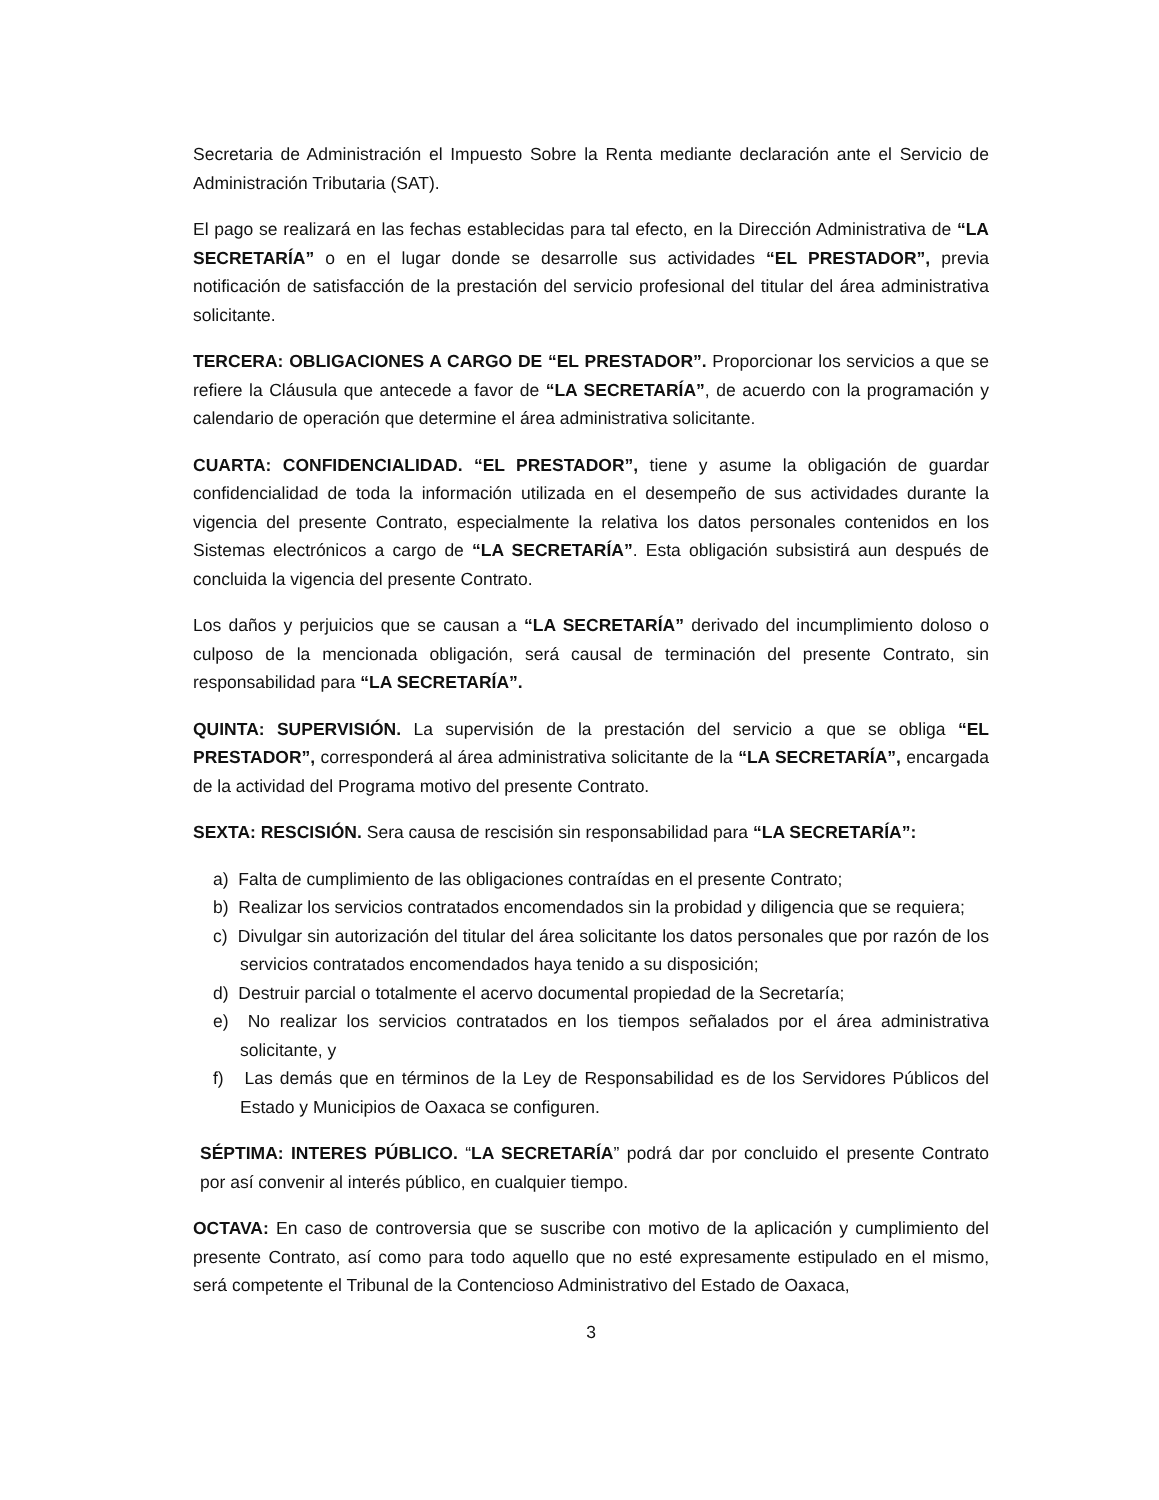Secretaria de Administración el Impuesto Sobre la Renta mediante declaración ante el Servicio de Administración Tributaria (SAT).
El pago se realizará en las fechas establecidas para tal efecto, en la Dirección Administrativa de “LA SECRETARÍA” o en el lugar donde se desarrolle sus actividades “EL PRESTADOR”, previa notificación de satisfacción de la prestación del servicio profesional del titular del área administrativa solicitante.
TERCERA: OBLIGACIONES A CARGO DE “EL PRESTADOR”. Proporcionar los servicios a que se refiere la Cláusula que antecede a favor de “LA SECRETARÍA”, de acuerdo con la programación y calendario de operación que determine el área administrativa solicitante.
CUARTA: CONFIDENCIALIDAD. “EL PRESTADOR”, tiene y asume la obligación de guardar confidencialidad de toda la información utilizada en el desempeño de sus actividades durante la vigencia del presente Contrato, especialmente la relativa los datos personales contenidos en los Sistemas electrónicos a cargo de “LA SECRETARÍA”. Esta obligación subsistirá aun después de concluida la vigencia del presente Contrato.
Los daños y perjuicios que se causan a “LA SECRETARÍA” derivado del incumplimiento doloso o culposo de la mencionada obligación, será causal de terminación del presente Contrato, sin responsabilidad para “LA SECRETARÍA”.
QUINTA: SUPERVISIÓN. La supervisión de la prestación del servicio a que se obliga “EL PRESTADOR”, corresponderá al área administrativa solicitante de la “LA SECRETARÍA”, encargada de la actividad del Programa motivo del presente Contrato.
SEXTA: RESCISIÓN. Sera causa de rescisión sin responsabilidad para “LA SECRETARÍA”:
a) Falta de cumplimiento de las obligaciones contraídas en el presente Contrato;
b) Realizar los servicios contratados encomendados sin la probidad y diligencia que se requiera;
c) Divulgar sin autorización del titular del área solicitante los datos personales que por razón de los servicios contratados encomendados haya tenido a su disposición;
d) Destruir parcial o totalmente el acervo documental propiedad de la Secretaría;
e) No realizar los servicios contratados en los tiempos señalados por el área administrativa solicitante, y
f) Las demás que en términos de la Ley de Responsabilidad es de los Servidores Públicos del Estado y Municipios de Oaxaca se configuren.
SÉPTIMA: INTERES PÚBLICO. “LA SECRETARÍA” podrá dar por concluido el presente Contrato por así convenir al interés público, en cualquier tiempo.
OCTAVA: En caso de controversia que se suscribe con motivo de la aplicación y cumplimiento del presente Contrato, así como para todo aquello que no esté expresamente estipulado en el mismo, será competente el Tribunal de la Contencioso Administrativo del Estado de Oaxaca,
3